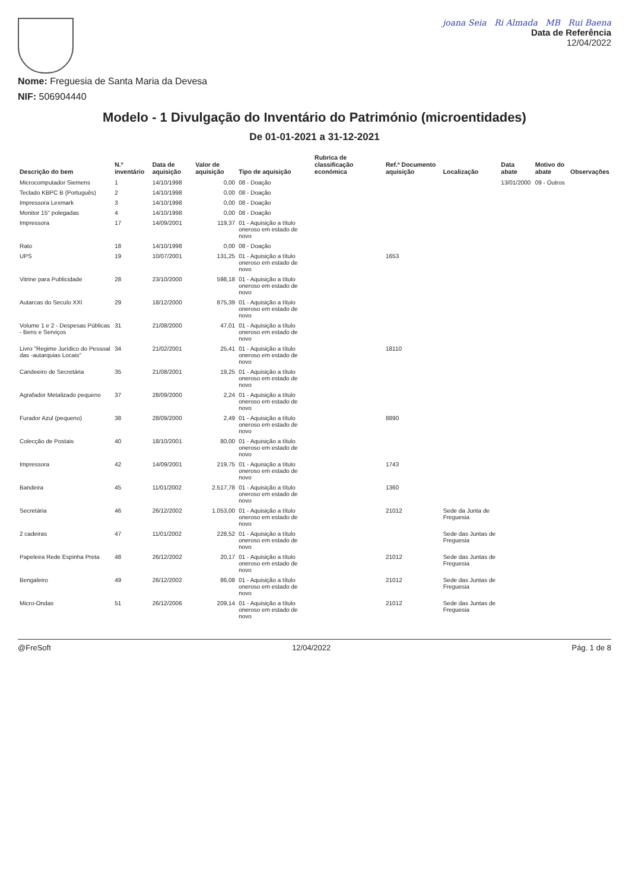Nome: Freguesia de Santa Maria da Devesa
NIF: 506904440
joana Seia Ri Almada MB Rui Baena
Data de Referência
12/04/2022
Modelo - 1 Divulgação do Inventário do Património (microentidades)
De 01-01-2021 a 31-12-2021
| Descrição do bem | N.º inventário | Data de aquisição | Valor de aquisição | Tipo de aquisição | Rubrica de classificação económica | Ref.ª Documento aquisição | Localização | Data abate | Motivo do abate | Observações |
| --- | --- | --- | --- | --- | --- | --- | --- | --- | --- | --- |
| Microcomputador Siemens | 1 | 14/10/1998 | 0,00 | 08 - Doação | | | | 13/01/2000 | 09 - Outros | |
| Teclado KBPC B (Português) | 2 | 14/10/1998 | 0,00 | 08 - Doação | | | | | | |
| Impressora Lexmark | 3 | 14/10/1998 | 0,00 | 08 - Doação | | | | | | |
| Monitor 15'' polegadas | 4 | 14/10/1998 | 0,00 | 08 - Doação | | | | | | |
| Impressora | 17 | 14/09/2001 | 119,37 | 01 - Aquisição a título oneroso em estado de novo | | | | | | |
| Rato | 18 | 14/10/1998 | 0,00 | 08 - Doação | | | | | | |
| UPS | 19 | 10/07/2001 | 131,25 | 01 - Aquisição a título oneroso em estado de novo | | 1653 | | | | |
| Vitrine para Publicidade | 28 | 23/10/2000 | 598,18 | 01 - Aquisição a título oneroso em estado de novo | | | | | | |
| Autarcas do Seculo XXI | 29 | 18/12/2000 | 875,39 | 01 - Aquisição a título oneroso em estado de novo | | | | | | |
| Volume 1 e 2 - Despesas Públicas - Bens e Serviços | 31 | 21/08/2000 | 47,01 | 01 - Aquisição a título oneroso em estado de novo | | | | | | |
| Livro "Regime Jurídico do Pessoal das -autarquias Locais" | 34 | 21/02/2001 | 25,41 | 01 - Aquisição a título oneroso em estado de novo | | 18110 | | | | |
| Candeeiro de Secretária | 35 | 21/08/2001 | 19,25 | 01 - Aquisição a título oneroso em estado de novo | | | | | | |
| Agrafador Metalizado pequeno | 37 | 28/09/2000 | 2,24 | 01 - Aquisição a título oneroso em estado de novo | | | | | | |
| Furador Azul (pequeno) | 38 | 28/09/2000 | 2,49 | 01 - Aquisição a título oneroso em estado de novo | | 8890 | | | | |
| Colecção de Postais | 40 | 18/10/2001 | 80,00 | 01 - Aquisição a título oneroso em estado de novo | | | | | | |
| Impressora | 42 | 14/09/2001 | 219,75 | 01 - Aquisição a título oneroso em estado de novo | | 1743 | | | | |
| Bandeira | 45 | 11/01/2002 | 2.517,78 | 01 - Aquisição a título oneroso em estado de novo | | 1360 | | | | |
| Secretária | 46 | 26/12/2002 | 1.053,00 | 01 - Aquisição a título oneroso em estado de novo | | 21012 | Sede da Junta de Freguesia | | | |
| 2 cadeiras | 47 | 11/01/2002 | 228,52 | 01 - Aquisição a título oneroso em estado de novo | | | Sede das Juntas de Freguesia | | | |
| Papeleira Rede Espinha Preta | 48 | 26/12/2002 | 20,17 | 01 - Aquisição a título oneroso em estado de novo | | 21012 | Sede das Juntas de Freguesia | | | |
| Bengaleiro | 49 | 26/12/2002 | 86,08 | 01 - Aquisição a título oneroso em estado de novo | | 21012 | Sede das Juntas de Freguesia | | | |
| Micro-Ondas | 51 | 26/12/2006 | 209,14 | 01 - Aquisição a título oneroso em estado de novo | | 21012 | Sede das Juntas de Freguesia | | | |
@FreSoft 12/04/2022 Pág. 1 de 8